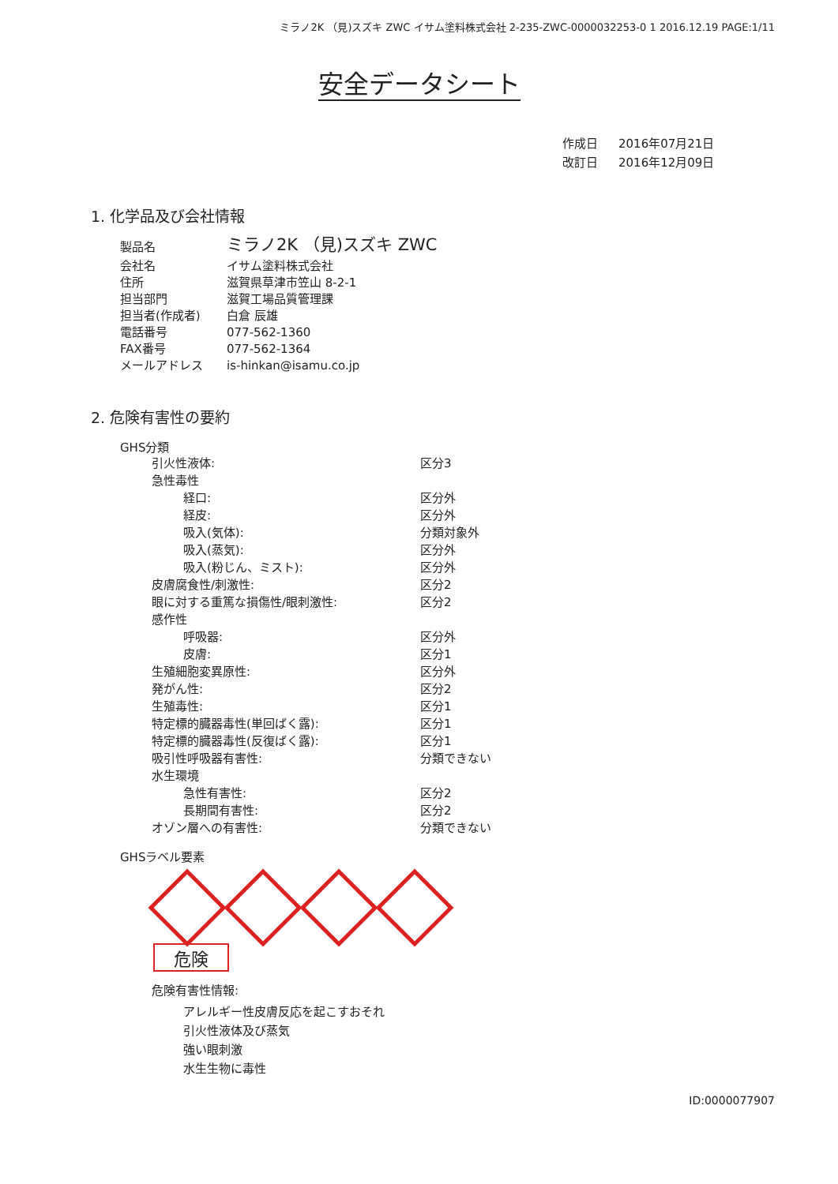ミラノ2K （見)スズキ ZWC イサム塗料株式会社 2-235-ZWC-0000032253-0 1 2016.12.19 PAGE:1/11
安全データシート
| 作成日 | 2016年07月21日 |
| 改訂日 | 2016年12月09日 |
1. 化学品及び会社情報
| 製品名 | ミラノ2K （見)スズキ ZWC |
| 会社名 | イサム塗料株式会社 |
| 住所 | 滋賀県草津市笠山 8-2-1 |
| 担当部門 | 滋賀工場品質管理課 |
| 担当者(作成者) | 白倉 辰雄 |
| 電話番号 | 077-562-1360 |
| FAX番号 | 077-562-1364 |
| メールアドレス | is-hinkan@isamu.co.jp |
2. 危険有害性の要約
GHS分類
| 引火性液体: | 区分3 |
| 急性毒性 | |
| 経口: | 区分外 |
| 経皮: | 区分外 |
| 吸入(気体): | 分類対象外 |
| 吸入(蒸気): | 区分外 |
| 吸入(粉じん、ミスト): | 区分外 |
| 皮膚腐食性/刺激性: | 区分2 |
| 眼に対する重篤な損傷性/眼刺激性: | 区分2 |
| 感作性 | |
| 呼吸器: | 区分外 |
| 皮膚: | 区分1 |
| 生殖細胞変異原性: | 区分外 |
| 発がん性: | 区分2 |
| 生殖毒性: | 区分1 |
| 特定標的臓器毒性(単回ばく露): | 区分1 |
| 特定標的臓器毒性(反復ばく露): | 区分1 |
| 吸引性呼吸器有害性: | 分類できない |
| 水生環境 | |
| 急性有害性: | 区分2 |
| 長期間有害性: | 区分2 |
| オゾン層への有害性: | 分類できない |
GHSラベル要素
危険
危険有害性情報:
アレルギー性皮膚反応を起こすおそれ
引火性液体及び蒸気
強い眼刺激
水生生物に毒性
ID:0000077907